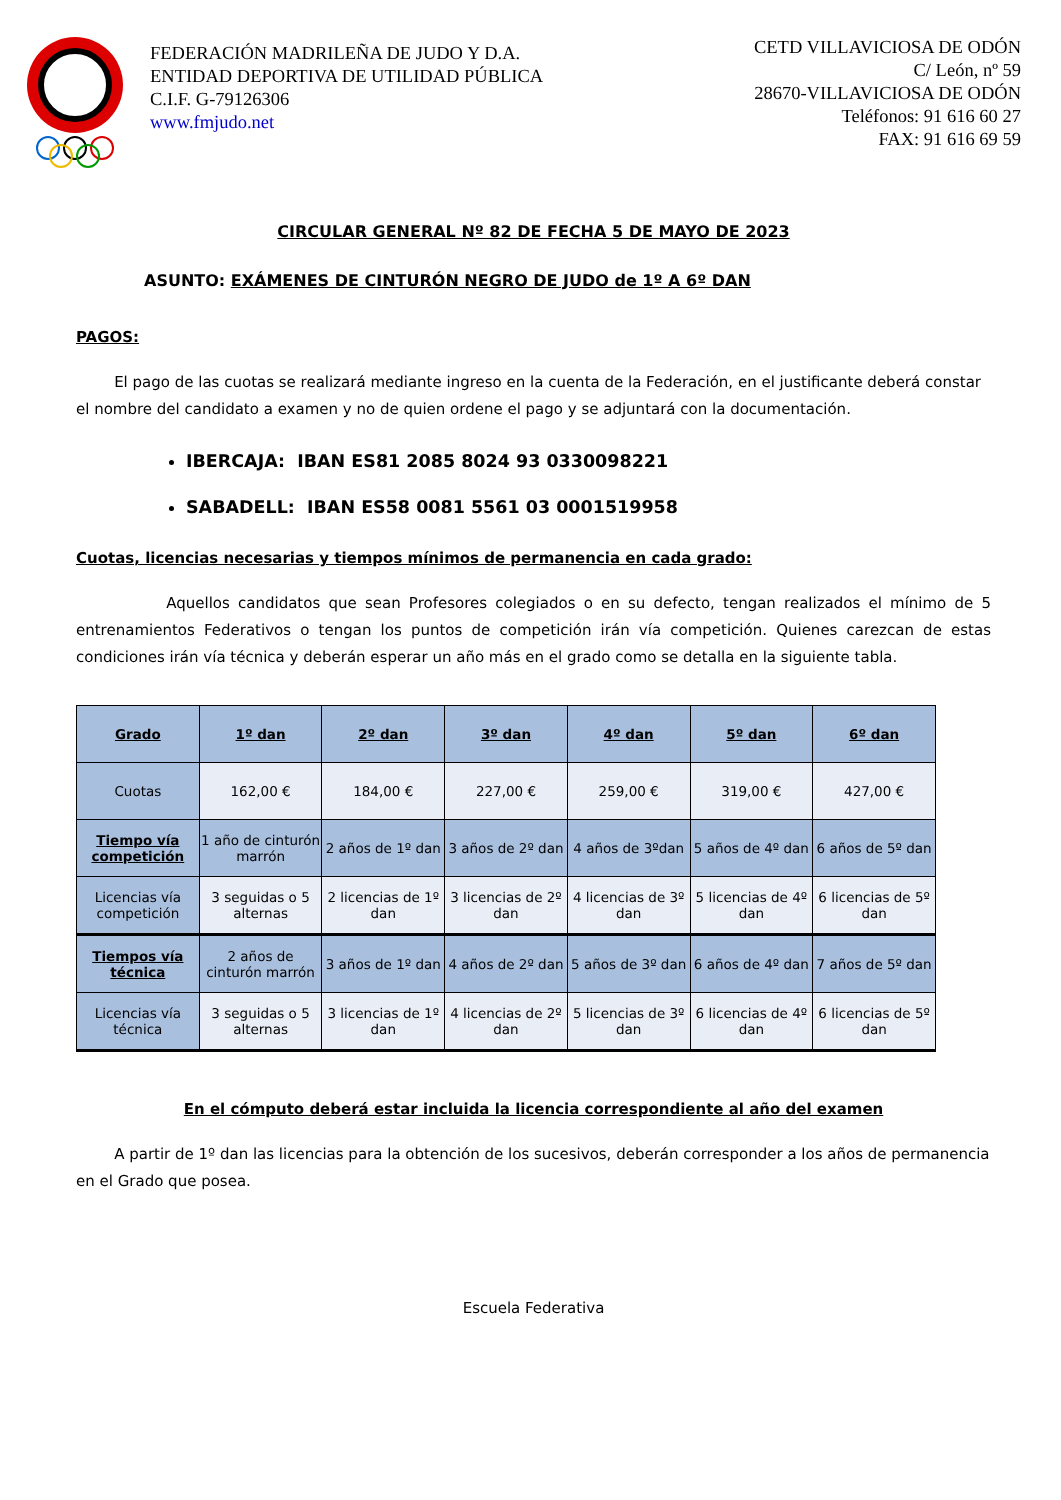FEDERACIÓN MADRILEÑA DE JUDO Y D.A.
ENTIDAD DEPORTIVA DE UTILIDAD PÚBLICA
C.I.F. G-79126306
www.fmjudo.net
CETD VILLAVICIOSA DE ODÓN
C/ León, nº 59
28670-VILLAVICIOSA DE ODÓN
Teléfonos: 91 616 60 27
FAX: 91 616 69 59
CIRCULAR GENERAL Nº 82 DE FECHA 5 DE MAYO DE 2023
ASUNTO: EXÁMENES DE CINTURÓN NEGRO DE JUDO de 1º A 6º DAN
PAGOS:
El pago de las cuotas se realizará mediante ingreso en la cuenta de la Federación, en el justificante deberá constar el nombre del candidato a examen y no de quien ordene el pago y se adjuntará con la documentación.
IBERCAJA: IBAN ES81 2085 8024 93 0330098221
SABADELL: IBAN ES58 0081 5561 03 0001519958
Cuotas, licencias necesarias y tiempos mínimos de permanencia en cada grado:
Aquellos candidatos que sean Profesores colegiados o en su defecto, tengan realizados el mínimo de 5 entrenamientos Federativos o tengan los puntos de competición irán vía competición. Quienes carezcan de estas condiciones irán vía técnica y deberán esperar un año más en el grado como se detalla en la siguiente tabla.
| Grado | 1º dan | 2º dan | 3º dan | 4º dan | 5º dan | 6º dan |
| --- | --- | --- | --- | --- | --- | --- |
| Cuotas | 162,00 € | 184,00 € | 227,00 € | 259,00 € | 319,00 € | 427,00 € |
| Tiempo vía competición | 1 año de cinturón marrón | 2 años de 1º dan | 3 años de 2º dan | 4 años de 3ºdan | 5 años de 4º dan | 6 años de 5º dan |
| Licencias vía competición | 3 seguidas o 5 alternas | 2 licencias de 1º dan | 3 licencias de 2º dan | 4 licencias de 3º dan | 5 licencias de 4º dan | 6 licencias de 5º dan |
| Tiempos vía técnica | 2 años de cinturón marrón | 3 años de 1º dan | 4 años de 2º dan | 5 años de 3º dan | 6 años de 4º dan | 7 años de 5º dan |
| Licencias vía técnica | 3 seguidas o 5 alternas | 3 licencias de 1º dan | 4 licencias de 2º dan | 5 licencias de 3º dan | 6 licencias de 4º dan | 6 licencias de 5º dan |
En el cómputo deberá estar incluida la licencia correspondiente al año del examen
A partir de 1º dan las licencias para la obtención de los sucesivos, deberán corresponder a los años de permanencia en el Grado que posea.
Escuela Federativa